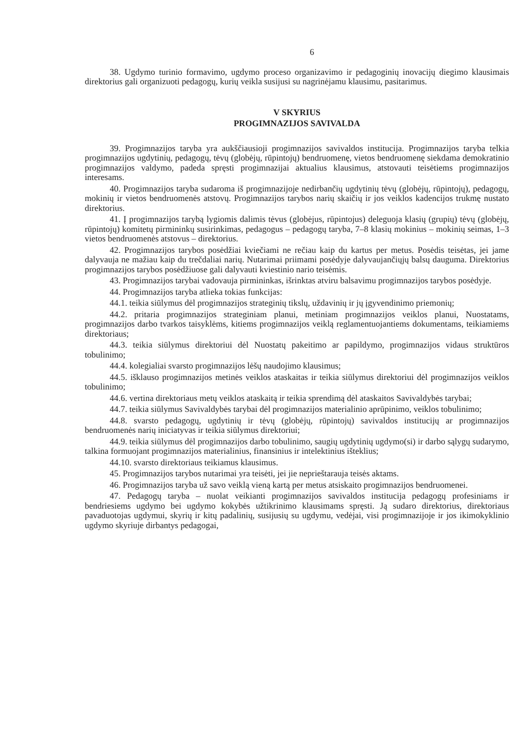6
38. Ugdymo turinio formavimo, ugdymo proceso organizavimo ir pedagoginių inovacijų diegimo klausimais direktorius gali organizuoti pedagogų, kurių veikla susijusi su nagrinėjamu klausimu, pasitarimus.
V SKYRIUS
PROGIMNAZIJOS SAVIVALDA
39. Progimnazijos taryba yra aukščiausioji progimnazijos savivaldos institucija. Progimnazijos taryba telkia progimnazijos ugdytinių, pedagogų, tėvų (globėjų, rūpintojų) bendruomenę, vietos bendruomenę siekdama demokratinio progimnazijos valdymo, padeda spręsti progimnazijai aktualius klausimus, atstovauti teisėtiems progimnazijos interesams.
40. Progimnazijos taryba sudaroma iš progimnazijoje nedirbančių ugdytinių tėvų (globėjų, rūpintojų), pedagogų, mokinių ir vietos bendruomenės atstovų. Progimnazijos tarybos narių skaičių ir jos veiklos kadencijos trukmę nustato direktorius.
41. Į progimnazijos tarybą lygiomis dalimis tėvus (globėjus, rūpintojus) deleguoja klasių (grupių) tėvų (globėjų, rūpintojų) komitetų pirmininkų susirinkimas, pedagogus – pedagogų taryba, 7–8 klasių mokinius – mokinių seimas, 1–3 vietos bendruomenės atstovus – direktorius.
42. Progimnazijos tarybos posėdžiai kviečiami ne rečiau kaip du kartus per metus. Posėdis teisėtas, jei jame dalyvauja ne mažiau kaip du trečdaliai narių. Nutarimai priimami posėdyje dalyvaujančiųjų balsų dauguma. Direktorius progimnazijos tarybos posėdžiuose gali dalyvauti kviestinio nario teisėmis.
43. Progimnazijos tarybai vadovauja pirmininkas, išrinktas atviru balsavimu progimnazijos tarybos posėdyje.
44. Progimnazijos taryba atlieka tokias funkcijas:
44.1. teikia siūlymus dėl progimnazijos strateginių tikslų, uždavinių ir jų įgyvendinimo priemonių;
44.2. pritaria progimnazijos strateginiam planui, metiniam progimnazijos veiklos planui, Nuostatams, progimnazijos darbo tvarkos taisyklėms, kitiems progimnazijos veiklą reglamentuojantiems dokumentams, teikiamiems direktoriaus;
44.3. teikia siūlymus direktoriui dėl Nuostatų pakeitimo ar papildymo, progimnazijos vidaus struktūros tobulinimo;
44.4. kolegialiai svarsto progimnazijos lėšų naudojimo klausimus;
44.5. išklauso progimnazijos metinės veiklos ataskaitas ir teikia siūlymus direktoriui dėl progimnazijos veiklos tobulinimo;
44.6. vertina direktoriaus metų veiklos ataskaitą ir teikia sprendimą dėl ataskaitos Savivaldybės tarybai;
44.7. teikia siūlymus Savivaldybės tarybai dėl progimnazijos materialinio aprūpinimo, veiklos tobulinimo;
44.8. svarsto pedagogų, ugdytinių ir tėvų (globėjų, rūpintojų) savivaldos institucijų ar progimnazijos bendruomenės narių iniciatyvas ir teikia siūlymus direktoriui;
44.9. teikia siūlymus dėl progimnazijos darbo tobulinimo, saugių ugdytinių ugdymo(si) ir darbo sąlygų sudarymo, talkina formuojant progimnazijos materialinius, finansinius ir intelektinius išteklius;
44.10. svarsto direktoriaus teikiamus klausimus.
45. Progimnazijos tarybos nutarimai yra teisėti, jei jie neprieštarauja teisės aktams.
46. Progimnazijos taryba už savo veiklą vieną kartą per metus atsiskaito progimnazijos bendruomenei.
47. Pedagogų taryba – nuolat veikianti progimnazijos savivaldos institucija pedagogų profesiniams ir bendriesiems ugdymo bei ugdymo kokybės užtikrinimo klausimams spręsti. Ją sudaro direktorius, direktoriaus pavaduotojas ugdymui, skyrių ir kitų padalinių, susijusių su ugdymu, vedėjai, visi progimnazijoje ir jos ikimokyklinio ugdymo skyriuje dirbantys pedagogai,